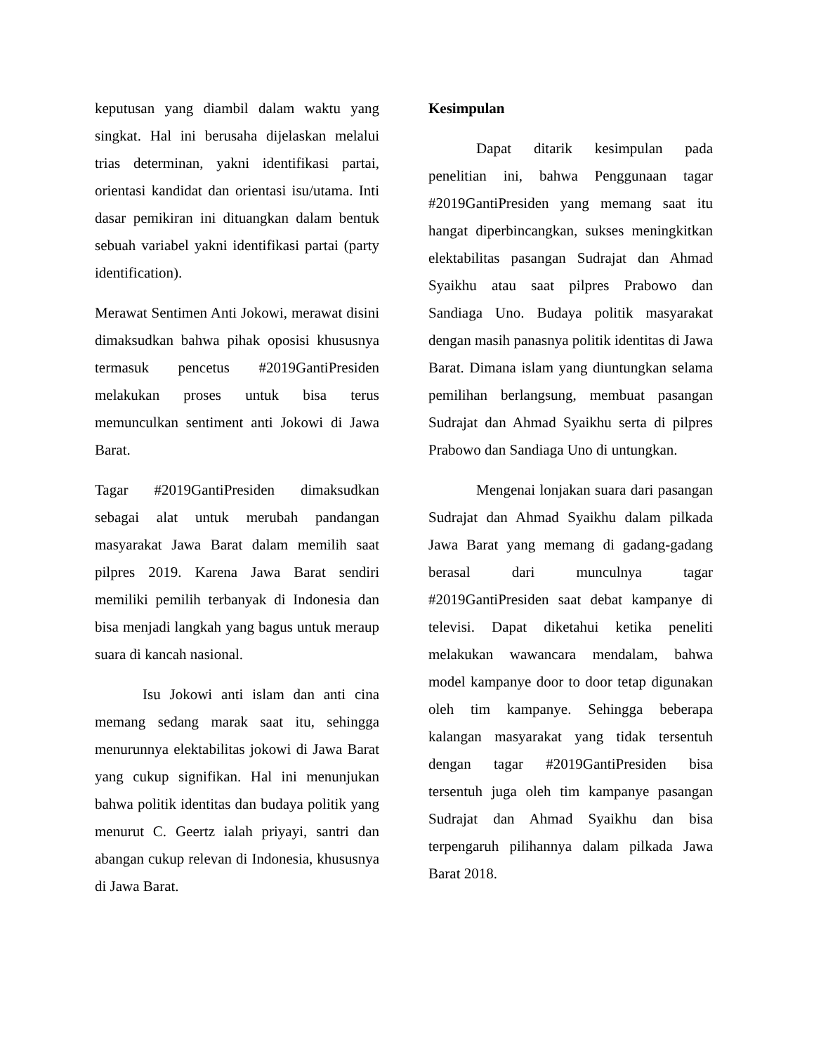keputusan yang diambil dalam waktu yang singkat. Hal ini berusaha dijelaskan melalui trias determinan, yakni identifikasi partai, orientasi kandidat dan orientasi isu/utama. Inti dasar pemikiran ini dituangkan dalam bentuk sebuah variabel yakni identifikasi partai (party identification).
Merawat Sentimen Anti Jokowi, merawat disini dimaksudkan bahwa pihak oposisi khususnya termasuk pencetus #2019GantiPresiden melakukan proses untuk bisa terus memunculkan sentiment anti Jokowi di Jawa Barat.
Tagar #2019GantiPresiden dimaksudkan sebagai alat untuk merubah pandangan masyarakat Jawa Barat dalam memilih saat pilpres 2019. Karena Jawa Barat sendiri memiliki pemilih terbanyak di Indonesia dan bisa menjadi langkah yang bagus untuk meraup suara di kancah nasional.
Isu Jokowi anti islam dan anti cina memang sedang marak saat itu, sehingga menurunnya elektabilitas jokowi di Jawa Barat yang cukup signifikan. Hal ini menunjukan bahwa politik identitas dan budaya politik yang menurut C. Geertz ialah priyayi, santri dan abangan cukup relevan di Indonesia, khususnya di Jawa Barat.
Kesimpulan
Dapat ditarik kesimpulan pada penelitian ini, bahwa Penggunaan tagar #2019GantiPresiden yang memang saat itu hangat diperbincangkan, sukses meningkitkan elektabilitas pasangan Sudrajat dan Ahmad Syaikhu atau saat pilpres Prabowo dan Sandiaga Uno. Budaya politik masyarakat dengan masih panasnya politik identitas di Jawa Barat. Dimana islam yang diuntungkan selama pemilihan berlangsung, membuat pasangan Sudrajat dan Ahmad Syaikhu serta di pilpres Prabowo dan Sandiaga Uno di untungkan.
Mengenai lonjakan suara dari pasangan Sudrajat dan Ahmad Syaikhu dalam pilkada Jawa Barat yang memang di gadang-gadang berasal dari munculnya tagar #2019GantiPresiden saat debat kampanye di televisi. Dapat diketahui ketika peneliti melakukan wawancara mendalam, bahwa model kampanye door to door tetap digunakan oleh tim kampanye. Sehingga beberapa kalangan masyarakat yang tidak tersentuh dengan tagar #2019GantiPresiden bisa tersentuh juga oleh tim kampanye pasangan Sudrajat dan Ahmad Syaikhu dan bisa terpengaruh pilihannya dalam pilkada Jawa Barat 2018.